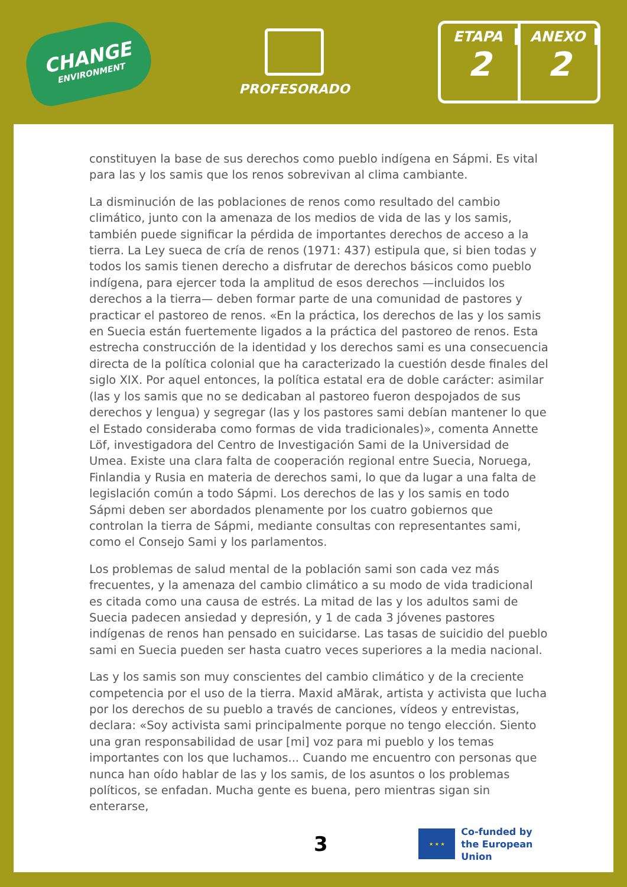CHANGE
ENVIRONMENT
PROFESORADO
ETAPA
2
ANEXO
2
constituyen la base de sus derechos como pueblo indígena en Sápmi. Es vital para las y los samis que los renos sobrevivan al clima cambiante.
La disminución de las poblaciones de renos como resultado del cambio climático, junto con la amenaza de los medios de vida de las y los samis, también puede significar la pérdida de importantes derechos de acceso a la tierra. La Ley sueca de cría de renos (1971: 437) estipula que, si bien todas y todos los samis tienen derecho a disfrutar de derechos básicos como pueblo indígena, para ejercer toda la amplitud de esos derechos —incluidos los derechos a la tierra— deben formar parte de una comunidad de pastores y practicar el pastoreo de renos. «En la práctica, los derechos de las y los samis en Suecia están fuertemente ligados a la práctica del pastoreo de renos. Esta estrecha construcción de la identidad y los derechos sami es una consecuencia directa de la política colonial que ha caracterizado la cuestión desde finales del siglo XIX. Por aquel entonces, la política estatal era de doble carácter: asimilar (las y los samis que no se dedicaban al pastoreo fueron despojados de sus derechos y lengua) y segregar (las y los pastores sami debían mantener lo que el Estado consideraba como formas de vida tradicionales)», comenta Annette Löf, investigadora del Centro de Investigación Sami de la Universidad de Umea. Existe una clara falta de cooperación regional entre Suecia, Noruega, Finlandia y Rusia en materia de derechos sami, lo que da lugar a una falta de legislación común a todo Sápmi. Los derechos de las y los samis en todo Sápmi deben ser abordados plenamente por los cuatro gobiernos que controlan la tierra de Sápmi, mediante consultas con representantes sami, como el Consejo Sami y los parlamentos.
Los problemas de salud mental de la población sami son cada vez más frecuentes, y la amenaza del cambio climático a su modo de vida tradicional es citada como una causa de estrés. La mitad de las y los adultos sami de Suecia padecen ansiedad y depresión, y 1 de cada 3 jóvenes pastores indígenas de renos han pensado en suicidarse. Las tasas de suicidio del pueblo sami en Suecia pueden ser hasta cuatro veces superiores a la media nacional.
Las y los samis son muy conscientes del cambio climático y de la creciente competencia por el uso de la tierra. Maxid aMärak, artista y activista que lucha por los derechos de su pueblo a través de canciones, vídeos y entrevistas, declara: «Soy activista sami principalmente porque no tengo elección. Siento una gran responsabilidad de usar [mi] voz para mi pueblo y los temas importantes con los que luchamos... Cuando me encuentro con personas que nunca han oído hablar de las y los samis, de los asuntos o los problemas políticos, se enfadan. Mucha gente es buena, pero mientras sigan sin enterarse,
3
★ ★ ★
Co-funded by
the European Union